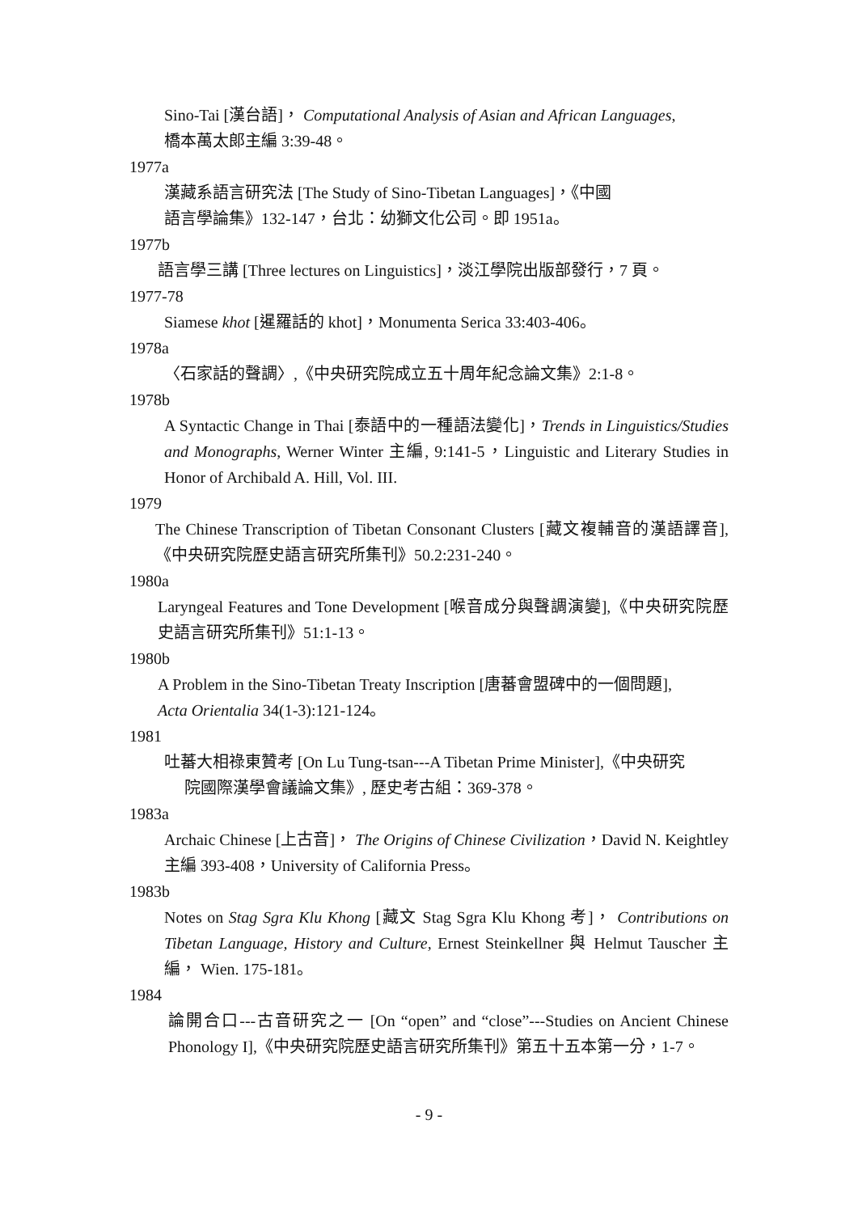Sino-Tai [漢台語]， Computational Analysis of Asian and African Languages,
橋本萬太郎主編 3:39-48。
1977a
漢藏系語言研究法 [The Study of Sino-Tibetan Languages]，《中國
語言學論集》132-147，台北：幼獅文化公司。即 1951a。
1977b
語言學三講 [Three lectures on Linguistics]，淡江學院出版部發行，7 頁。
1977-78
Siamese khot [暹羅話的 khot]，Monumenta Serica 33:403-406。
1978a
〈石家話的聲調〉,《中央研究院成立五十周年紀念論文集》2:1-8。
1978b
A Syntactic Change in Thai [泰語中的一種語法變化]，Trends in Linguistics/Studies and Monographs, Werner Winter 主編, 9:141-5，Linguistic and Literary Studies in Honor of Archibald A. Hill, Vol. III.
1979
The Chinese Transcription of Tibetan Consonant Clusters [藏文複輔音的漢語譯音],《中央研究院歷史語言研究所集刊》50.2:231-240。
1980a
Laryngeal Features and Tone Development [喉音成分與聲調演變],《中央研究院歷史語言研究所集刊》51:1-13。
1980b
A Problem in the Sino-Tibetan Treaty Inscription [唐蕃會盟碑中的一個問題],
Acta Orientalia 34(1-3):121-124。
1981
吐蕃大相祿東贊考 [On Lu Tung-tsan---A Tibetan Prime Minister],《中央研究
院國際漢學會議論文集》, 歷史考古組：369-378。
1983a
Archaic Chinese [上古音]， The Origins of Chinese Civilization，David N. Keightley 主編 393-408，University of California Press。
1983b
Notes on Stag Sgra Klu Khong [藏文 Stag Sgra Klu Khong 考]， Contributions on Tibetan Language, History and Culture, Ernest Steinkellner 與 Helmut Tauscher 主編， Wien. 175-181。
1984
論開合口---古音研究之一 [On “open” and “close”---Studies on Ancient Chinese Phonology I],《中央研究院歷史語言研究所集刊》第五十五本第一分，1-7。
- 9 -